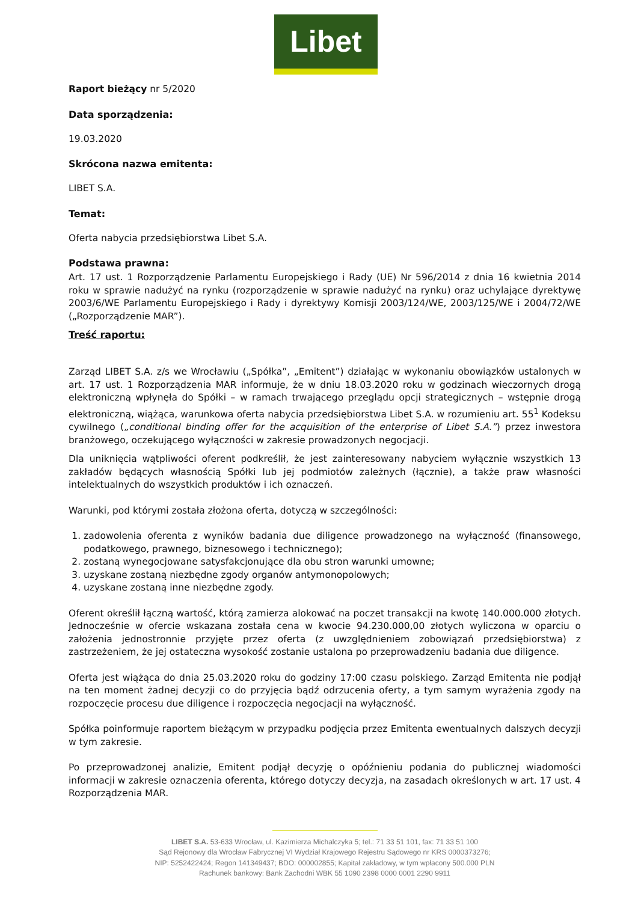Libet
Raport bieżący nr 5/2020
Data sporządzenia:
19.03.2020
Skrócona nazwa emitenta:
LIBET S.A.
Temat:
Oferta nabycia przedsiębiorstwa Libet S.A.
Podstawa prawna:
Art. 17 ust. 1 Rozporządzenie Parlamentu Europejskiego i Rady (UE) Nr 596/2014 z dnia 16 kwietnia 2014 roku w sprawie nadużyć na rynku (rozporządzenie w sprawie nadużyć na rynku) oraz uchylające dyrektywę 2003/6/WE Parlamentu Europejskiego i Rady i dyrektywy Komisji 2003/124/WE, 2003/125/WE i 2004/72/WE („Rozporządzenie MAR”).
Treść raportu:
Zarząd LIBET S.A. z/s we Wrocławiu („Spółka”, „Emitent”) działając w wykonaniu obowiązków ustalonych w art. 17 ust. 1 Rozporządzenia MAR informuje, że w dniu 18.03.2020 roku w godzinach wieczornych drogą elektroniczną wpłynęła do Spółki – w ramach trwającego przeglądu opcji strategicznych – wstępnie drogą elektroniczną, wiążąca, warunkowa oferta nabycia przedsiębiorstwa Libet S.A. w rozumieniu art. 55<sup>1</sup> Kodeksu cywilnego („conditional binding offer for the acquisition of the enterprise of Libet S.A.”) przez inwestora branżowego, oczekującego wyłączności w zakresie prowadzonych negocjacji.
Dla uniknięcia wątpliwości oferent podkreślił, że jest zainteresowany nabyciem wyłącznie wszystkich 13 zakładów będących własnością Spółki lub jej podmiotów zależnych (łącznie), a także praw własności intelektualnych do wszystkich produktów i ich oznaczeń.
Warunki, pod którymi została złożona oferta, dotyczą w szczególności:
1. zadowolenia oferenta z wyników badania due diligence prowadzonego na wyłączność (finansowego, podatkowego, prawnego, biznesowego i technicznego);
2. zostaną wynegocjowane satysfakcjonujące dla obu stron warunki umowne;
3. uzyskane zostaną niezbędne zgody organów antymonopolowych;
4. uzyskane zostaną inne niezbędne zgody.
Oferent określił łączną wartość, którą zamierza alokować na poczet transakcji na kwotę 140.000.000 złotych. Jednocześnie w ofercie wskazana została cena w kwocie 94.230.000,00 złotych wyliczona w oparciu o założenia jednostronnie przyjęte przez oferta (z uwzględnieniem zobowiązań przedsiębiorstwa) z zastrzeżeniem, że jej ostateczna wysokość zostanie ustalona po przeprowadzeniu badania due diligence.
Oferta jest wiążąca do dnia 25.03.2020 roku do godziny 17:00 czasu polskiego. Zarząd Emitenta nie podjął na ten moment żadnej decyzji co do przyjęcia bądź odrzucenia oferty, a tym samym wyrażenia zgody na rozpoczęcie procesu due diligence i rozpoczęcia negocjacji na wyłączność.
Spółka poinformuje raportem bieżącym w przypadku podjęcia przez Emitenta ewentualnych dalszych decyzji w tym zakresie.
Po przeprowadzonej analizie, Emitent podjął decyzję o opóźnieniu podania do publicznej wiadomości informacji w zakresie oznaczenia oferenta, którego dotyczy decyzja, na zasadach określonych w art. 17 ust. 4 Rozporządzenia MAR.
LIBET S.A. 53-633 Wrocław, ul. Kazimierza Michalczyka 5; tel.: 71 33 51 101, fax: 71 33 51 100
Sąd Rejonowy dla Wrocław Fabrycznej VI Wydział Krajowego Rejestru Sądowego nr KRS 0000373276;
NIP: 5252422424; Regon 141349437; BDO: 000002855; Kapitał zakładowy, w tym wpłacony 500.000 PLN
Rachunek bankowy: Bank Zachodni WBK 55 1090 2398 0000 0001 2290 9911